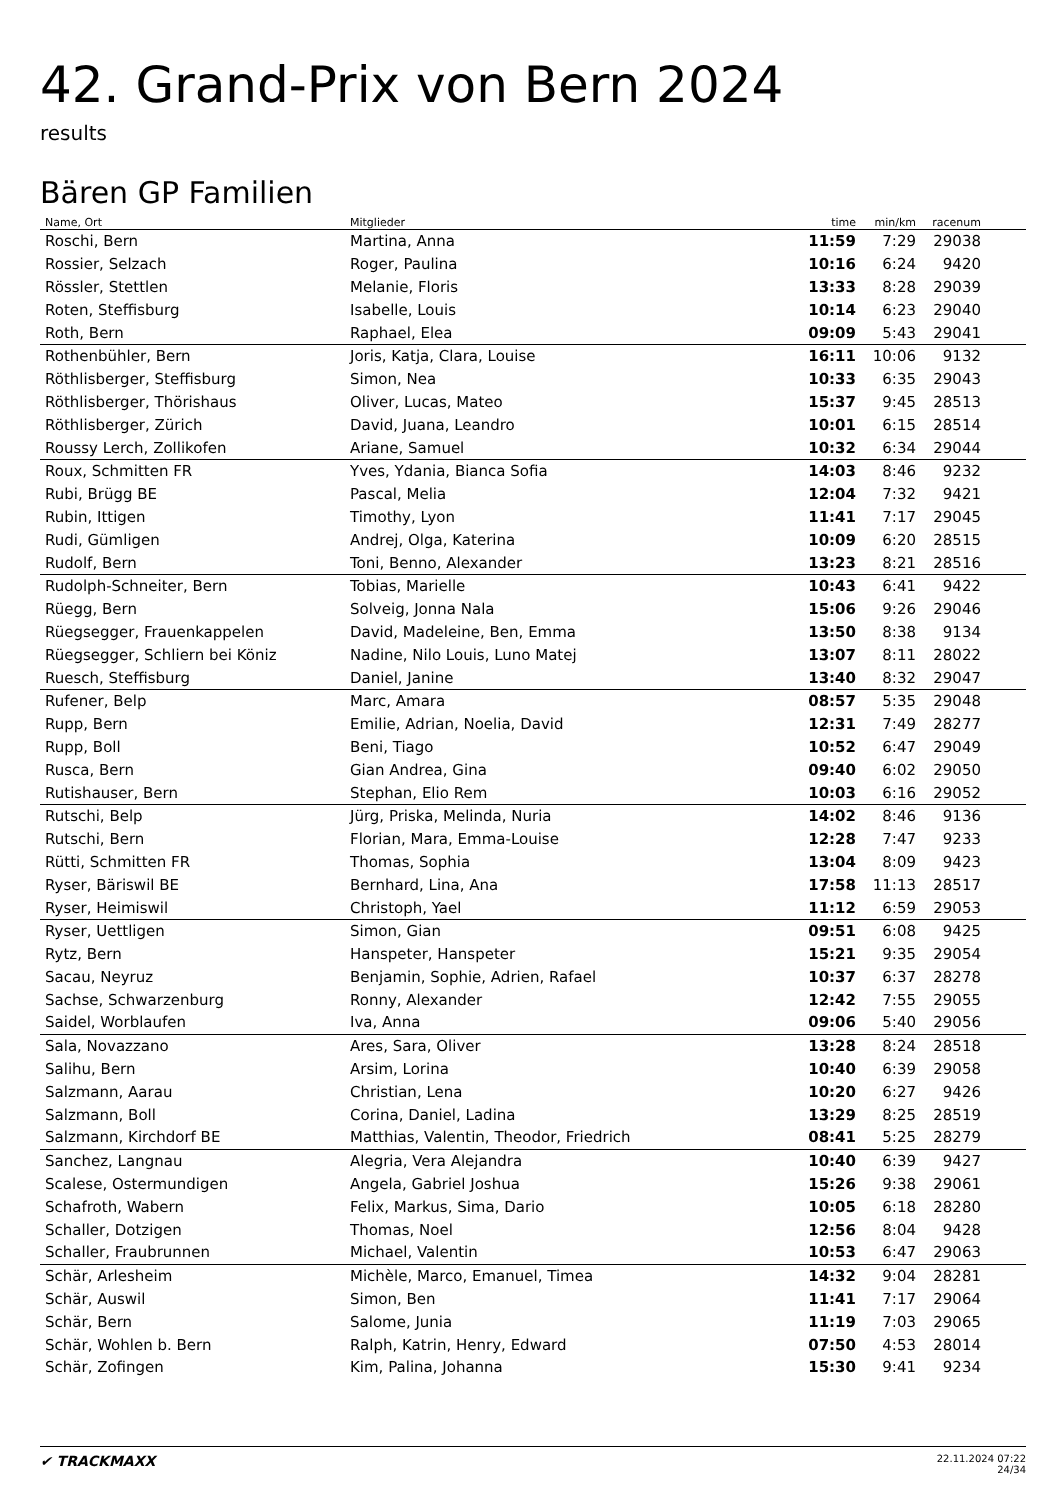42. Grand-Prix von Bern 2024
results
Bären GP Familien
| Name, Ort | Mitglieder | time | min/km | racenum | |
| --- | --- | --- | --- | --- | --- |
| Roschi, Bern | Martina, Anna | 11:59 | 7:29 | 29038 | |
| Rossier, Selzach | Roger, Paulina | 10:16 | 6:24 | 9420 | |
| Rössler, Stettlen | Melanie, Floris | 13:33 | 8:28 | 29039 | |
| Roten, Steffisburg | Isabelle, Louis | 10:14 | 6:23 | 29040 | |
| Roth, Bern | Raphael, Elea | 09:09 | 5:43 | 29041 | |
| Rothenbühler, Bern | Joris, Katja, Clara, Louise | 16:11 | 10:06 | 9132 | |
| Röthlisberger, Steffisburg | Simon, Nea | 10:33 | 6:35 | 29043 | |
| Röthlisberger, Thörishaus | Oliver, Lucas, Mateo | 15:37 | 9:45 | 28513 | |
| Röthlisberger, Zürich | David, Juana, Leandro | 10:01 | 6:15 | 28514 | |
| Roussy Lerch, Zollikofen | Ariane, Samuel | 10:32 | 6:34 | 29044 | |
| Roux, Schmitten FR | Yves, Ydania, Bianca Sofia | 14:03 | 8:46 | 9232 | |
| Rubi, Brügg BE | Pascal, Melia | 12:04 | 7:32 | 9421 | |
| Rubin, Ittigen | Timothy, Lyon | 11:41 | 7:17 | 29045 | |
| Rudi, Gümligen | Andrej, Olga, Katerina | 10:09 | 6:20 | 28515 | |
| Rudolf, Bern | Toni, Benno, Alexander | 13:23 | 8:21 | 28516 | |
| Rudolph-Schneiter, Bern | Tobias, Marielle | 10:43 | 6:41 | 9422 | |
| Rüegg, Bern | Solveig, Jonna Nala | 15:06 | 9:26 | 29046 | |
| Rüegsegger, Frauenkappelen | David, Madeleine, Ben, Emma | 13:50 | 8:38 | 9134 | |
| Rüegsegger, Schliern bei Köniz | Nadine, Nilo Louis, Luno Matej | 13:07 | 8:11 | 28022 | |
| Ruesch, Steffisburg | Daniel, Janine | 13:40 | 8:32 | 29047 | |
| Rufener, Belp | Marc, Amara | 08:57 | 5:35 | 29048 | |
| Rupp, Bern | Emilie, Adrian, Noelia, David | 12:31 | 7:49 | 28277 | |
| Rupp, Boll | Beni, Tiago | 10:52 | 6:47 | 29049 | |
| Rusca, Bern | Gian Andrea, Gina | 09:40 | 6:02 | 29050 | |
| Rutishauser, Bern | Stephan, Elio Rem | 10:03 | 6:16 | 29052 | |
| Rutschi, Belp | Jürg, Priska, Melinda, Nuria | 14:02 | 8:46 | 9136 | |
| Rutschi, Bern | Florian, Mara, Emma-Louise | 12:28 | 7:47 | 9233 | |
| Rütti, Schmitten FR | Thomas, Sophia | 13:04 | 8:09 | 9423 | |
| Ryser, Bäriswil BE | Bernhard, Lina, Ana | 17:58 | 11:13 | 28517 | |
| Ryser, Heimiswil | Christoph, Yael | 11:12 | 6:59 | 29053 | |
| Ryser, Uettligen | Simon, Gian | 09:51 | 6:08 | 9425 | |
| Rytz, Bern | Hanspeter, Hanspeter | 15:21 | 9:35 | 29054 | |
| Sacau, Neyruz | Benjamin, Sophie, Adrien, Rafael | 10:37 | 6:37 | 28278 | |
| Sachse, Schwarzenburg | Ronny, Alexander | 12:42 | 7:55 | 29055 | |
| Saidel, Worblaufen | Iva, Anna | 09:06 | 5:40 | 29056 | |
| Sala, Novazzano | Ares, Sara, Oliver | 13:28 | 8:24 | 28518 | |
| Salihu, Bern | Arsim, Lorina | 10:40 | 6:39 | 29058 | |
| Salzmann, Aarau | Christian, Lena | 10:20 | 6:27 | 9426 | |
| Salzmann, Boll | Corina, Daniel, Ladina | 13:29 | 8:25 | 28519 | |
| Salzmann, Kirchdorf BE | Matthias, Valentin, Theodor, Friedrich | 08:41 | 5:25 | 28279 | |
| Sanchez, Langnau | Alegria, Vera Alejandra | 10:40 | 6:39 | 9427 | |
| Scalese, Ostermundigen | Angela, Gabriel Joshua | 15:26 | 9:38 | 29061 | |
| Schafroth, Wabern | Felix, Markus, Sima, Dario | 10:05 | 6:18 | 28280 | |
| Schaller, Dotzigen | Thomas, Noel | 12:56 | 8:04 | 9428 | |
| Schaller, Fraubrunnen | Michael, Valentin | 10:53 | 6:47 | 29063 | |
| Schär, Arlesheim | Michèle, Marco, Emanuel, Timea | 14:32 | 9:04 | 28281 | |
| Schär, Auswil | Simon, Ben | 11:41 | 7:17 | 29064 | |
| Schär, Bern | Salome, Junia | 11:19 | 7:03 | 29065 | |
| Schär, Wohlen b. Bern | Ralph, Katrin, Henry, Edward | 07:50 | 4:53 | 28014 | |
| Schär, Zofingen | Kim, Palina, Johanna | 15:30 | 9:41 | 9234 | |
✔ TRACKMAXX
22.11.2024 07:22
24/34